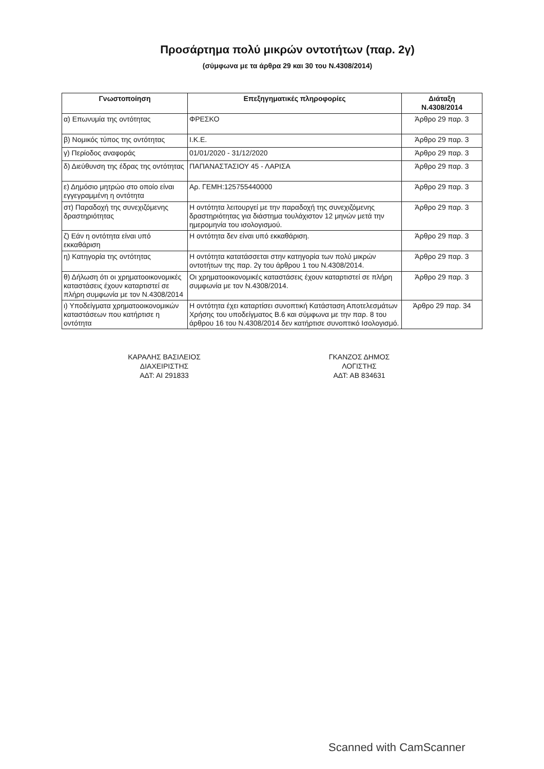Προσάρτημα πολύ μικρών οντοτήτων (παρ. 2γ)
(σύμφωνα με τα άρθρα 29 και 30 του Ν.4308/2014)
| Γνωστοποίηση | Επεξηγηματικές πληροφορίες | Διάταξη Ν.4308/2014 |
| --- | --- | --- |
| α) Επωνυμία της οντότητας | ΦΡΕΣΚΟ | Άρθρο 29 παρ. 3 |
| β) Νομικός τύπος της οντότητας | Ι.Κ.Ε. | Άρθρο 29 παρ. 3 |
| γ) Περίοδος αναφοράς | 01/01/2020 - 31/12/2020 | Άρθρο 29 παρ. 3 |
| δ) Διεύθυνση της έδρας της οντότητας | ΠΑΠΑΝΑΣΤΑΣΙΟΥ 45 - ΛΑΡΙΣΑ | Άρθρο 29 παρ. 3 |
| ε) Δημόσιο μητρώο στο οποίο είναι εγγεγραμμένη η οντότητα | Αρ. ΓΕΜΗ:125755440000 | Άρθρο 29 παρ. 3 |
| στ) Παραδοχή της συνεχιζόμενης δραστηριότητας | Η οντότητα λειτουργεί με την παραδοχή της συνεχιζόμενης δραστηριότητας για διάστημα τουλάχιστον 12 μηνών μετά την ημερομηνία του ισολογισμού. | Άρθρο 29 παρ. 3 |
| ζ) Εάν η οντότητα είναι υπό εκκαθάριση | Η οντότητα δεν είναι υπό εκκαθάριση. | Άρθρο 29 παρ. 3 |
| η) Κατηγορία της οντότητας | Η οντότητα κατατάσσεται στην κατηγορία των πολύ μικρών οντοτήτων της παρ. 2γ του άρθρου 1 του Ν.4308/2014. | Άρθρο 29 παρ. 3 |
| θ) Δήλωση ότι οι χρηματοοικονομικές καταστάσεις έχουν καταρτιστεί σε πλήρη συμφωνία με τον Ν.4308/2014 | Οι χρηματοοικονομικές καταστάσεις έχουν καταρτιστεί σε πλήρη συμφωνία με τον Ν.4308/2014. | Άρθρο 29 παρ. 3 |
| ι) Υποδείγματα χρηματοοικονομικών καταστάσεων που κατήρτισε η οντότητα | Η οντότητα έχει καταρτίσει συνοπτική Κατάσταση Αποτελεσμάτων Χρήσης του υποδείγματος Β.6 και σύμφωνα με την παρ. 8 του άρθρου 16 του Ν.4308/2014 δεν κατήρτισε συνοπτικό Ισολογισμό. | Άρθρο 29 παρ. 34 |
ΚΑΡΑΛΗΣ ΒΑΣΙΛΕΙΟΣ
ΔΙΑΧΕΙΡΙΣΤΗΣ
ΑΔΤ: ΑΙ 291833
ΓΚΑΝΖΟΣ ΔΗΜΟΣ
ΛΟΓΙΣΤΗΣ
ΑΔΤ: ΑΒ 834631
Scanned with CamScanner